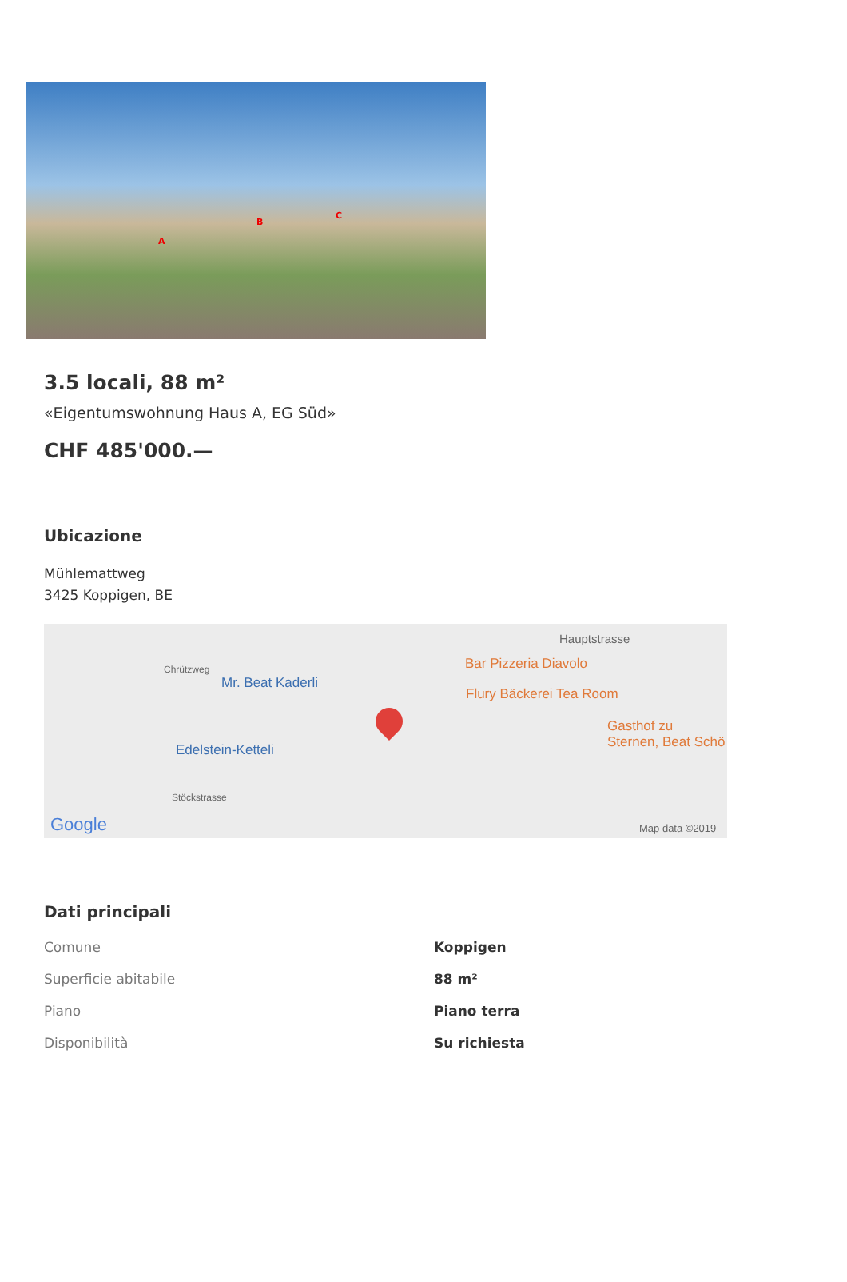A
B
C
3.5 locali, 88 m²
«Eigentumswohnung Haus A, EG Süd»
CHF 485'000.—
Ubicazione
Mühlemattweg
3425 Koppigen, BE
Chrützweg
Mr. Beat Kaderli
Hauptstrasse
Bar Pizzeria Diavolo
Flury Bäckerei Tea Room
Gasthof zu Sternen, Beat Schö
Edelstein-Ketteli
Stöckstrasse
Google Map data ©2019
Dati principali
| Comune | Koppigen |
| Superficie abitabile | 88 m² |
| Piano | Piano terra |
| Disponibilità | Su richiesta |